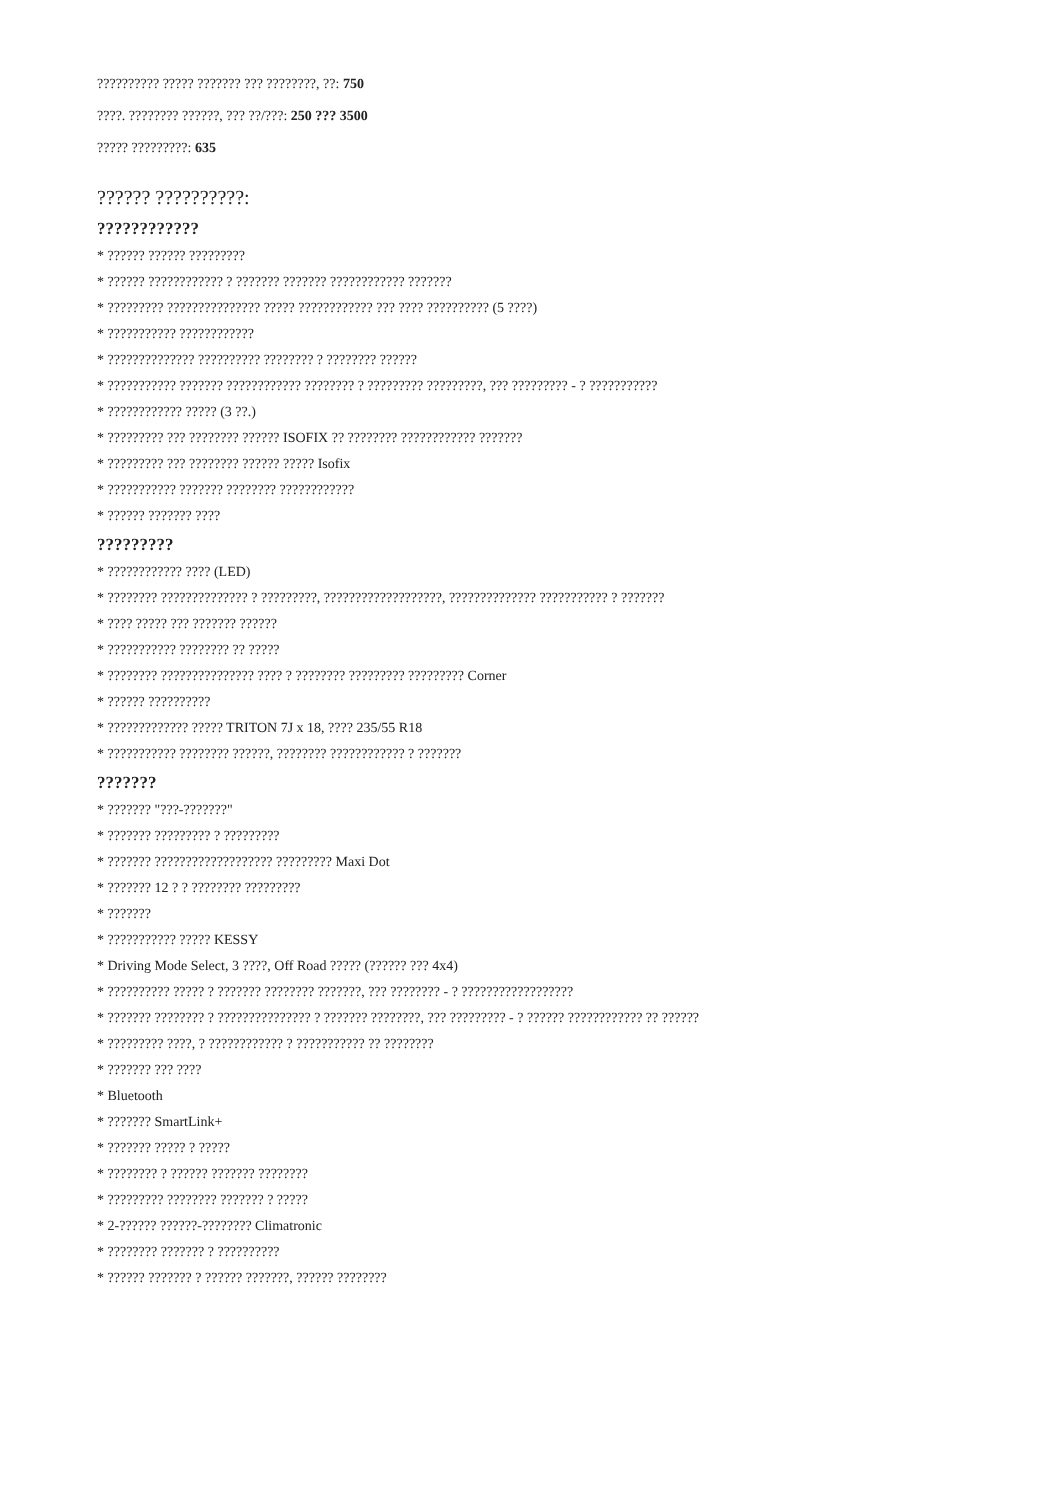?????????? ????? ??????? ??? ????????, ??: 750
????. ???????? ??????, ??? ??/???: 250 ??? 3500
????? ?????????: 635
?????? ??????????:
????????????
* ?????? ?????? ?????????
* ?????? ???????????? ? ??????? ??????? ???????????? ???????
* ????????? ??????????????? ????? ???????????? ??? ???? ?????????? (5 ????)
* ??????????? ????????????
* ?????????????? ?????????? ???????? ? ???????? ??????
* ??????????? ??????? ???????????? ???????? ? ????????? ?????????, ??? ????????? - ? ???????????
* ???????????? ????? (3 ??.)
* ????????? ??? ???????? ?????? ISOFIX ?? ???????? ???????????? ???????
* ????????? ??? ???????? ?????? ????? Isofix
* ??????????? ??????? ???????? ????????????
* ?????? ??????? ????
?????????
* ???????????? ???? (LED)
* ???????? ?????????????? ? ?????????, ???????????????????, ?????????????? ??????????? ? ???????
* ???? ????? ??? ??????? ??????
* ??????????? ???????? ?? ?????
* ???????? ??????????????? ???? ? ???????? ????????? ????????? Corner
* ?????? ??????????
* ????????????? ????? TRITON 7J x 18, ???? 235/55 R18
* ??????????? ???????? ??????, ???????? ???????????? ? ???????
???????
* ??????? "???-???????"
* ??????? ????????? ? ?????????
* ??????? ??????????????????? ????????? Maxi Dot
* ??????? 12 ? ? ???????? ?????????
* ???????
* ??????????? ????? KESSY
* Driving Mode Select, 3 ????, Off Road ????? (?????? ??? 4x4)
* ?????????? ????? ? ??????? ???????? ???????, ??? ???????? - ? ??????????????????
* ??????? ???????? ? ??????????????? ? ??????? ????????, ??? ????????? - ? ?????? ???????????? ?? ??????
* ????????? ????, ? ???????????? ? ??????????? ?? ????????
* ??????? ??? ????
* Bluetooth
* ??????? SmartLink+
* ??????? ????? ? ?????
* ???????? ? ?????? ??????? ????????
* ????????? ???????? ??????? ? ?????
* 2-?????? ??????-???????? Climatronic
* ???????? ??????? ? ??????????
* ?????? ??????? ? ?????? ???????, ?????? ????????